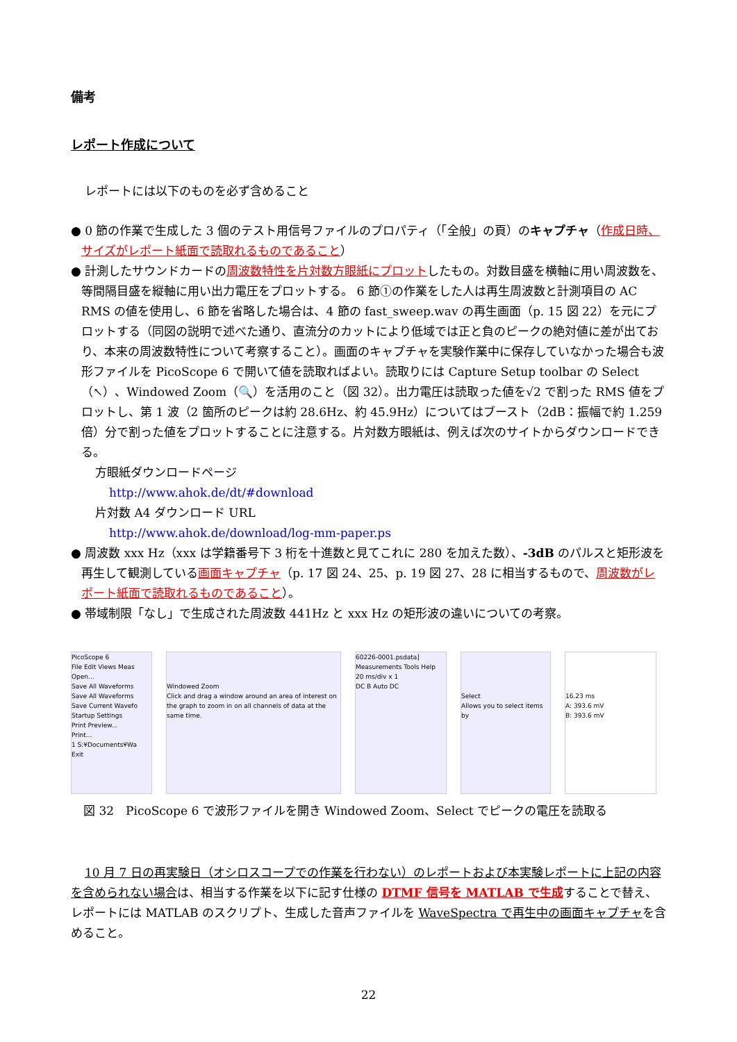備考
レポート作成について
レポートには以下のものを必ず含めること
● 0 節の作業で生成した 3 個のテスト用信号ファイルのプロパティ（「全般」の頁）のキャプチャ（作成日時、サイズがレポート紙面で読取れるものであること）
● 計測したサウンドカードの周波数特性を片対数方眼紙にプロットしたもの。対数目盛を横軸に用い周波数を、等間隔目盛を縦軸に用い出力電圧をプロットする。 6 節①の作業をした人は再生周波数と計測項目の AC RMS の値を使用し、6 節を省略した場合は、4 節の fast_sweep.wav の再生画面（p. 15 図 22）を元にプロットする（同図の説明で述べた通り、直流分のカットにより低域では正と負のピークの絶対値に差が出ており、本来の周波数特性について考察すること）。画面のキャプチャを実験作業中に保存していなかった場合も波形ファイルを PicoScope 6 で開いて値を読取ればよい。読取りには Capture Setup toolbar の Select（↖）、Windowed Zoom（🔍）を活用のこと（図 32）。出力電圧は読取った値を√2 で割った RMS 値をプロットし、第 1 波（2 箇所のピークは約 28.6Hz、約 45.9Hz）についてはブースト（2dB：振幅で約 1.259 倍）分で割った値をプロットすることに注意する。片対数方眼紙は、例えば次のサイトからダウンロードできる。
方眼紙ダウンロードページ
http://www.ahok.de/dt/#download
片対数 A4 ダウンロード URL
http://www.ahok.de/download/log-mm-paper.ps
● 周波数 xxx Hz（xxx は学籍番号下 3 桁を十進数と見てこれに 280 を加えた数）、-3dB のパルスと矩形波を再生して観測している画面キャプチャ（p. 17 図 24、25、p. 19 図 27、28 に相当するもので、周波数がレポート紙面で読取れるものであること）。
● 帯域制限「なし」で生成された周波数 441Hz と xxx Hz の矩形波の違いについての考察。
PicoScope 6
File Edit Views Meas
Open...
Save All Waveforms
Save All Waveforms
Save Current Wavefo
Startup Settings
Print Preview...
Print...
1 S:¥Documents¥Wa
Exit
Windowed Zoom
Click and drag a window around an area of interest on the graph to zoom in on all channels of data at the same time.
60226-0001.psdata]
Measurements Tools Help
20 ms/div x 1
DC B Auto DC
Select
Allows you to select items by
16.23 ms
A: 393.6 mV
B: 393.6 mV
図 32　PicoScope 6 で波形ファイルを開き Windowed Zoom、Select でピークの電圧を読取る
10 月 7 日の再実験日（オシロスコープでの作業を行わない）のレポートおよび本実験レポートに上記の内容を含められない場合は、相当する作業を以下に記す仕様の DTMF 信号を MATLAB で生成することで替え、レポートには MATLAB のスクリプト、生成した音声ファイルを WaveSpectra で再生中の画面キャプチャを含めること。
22